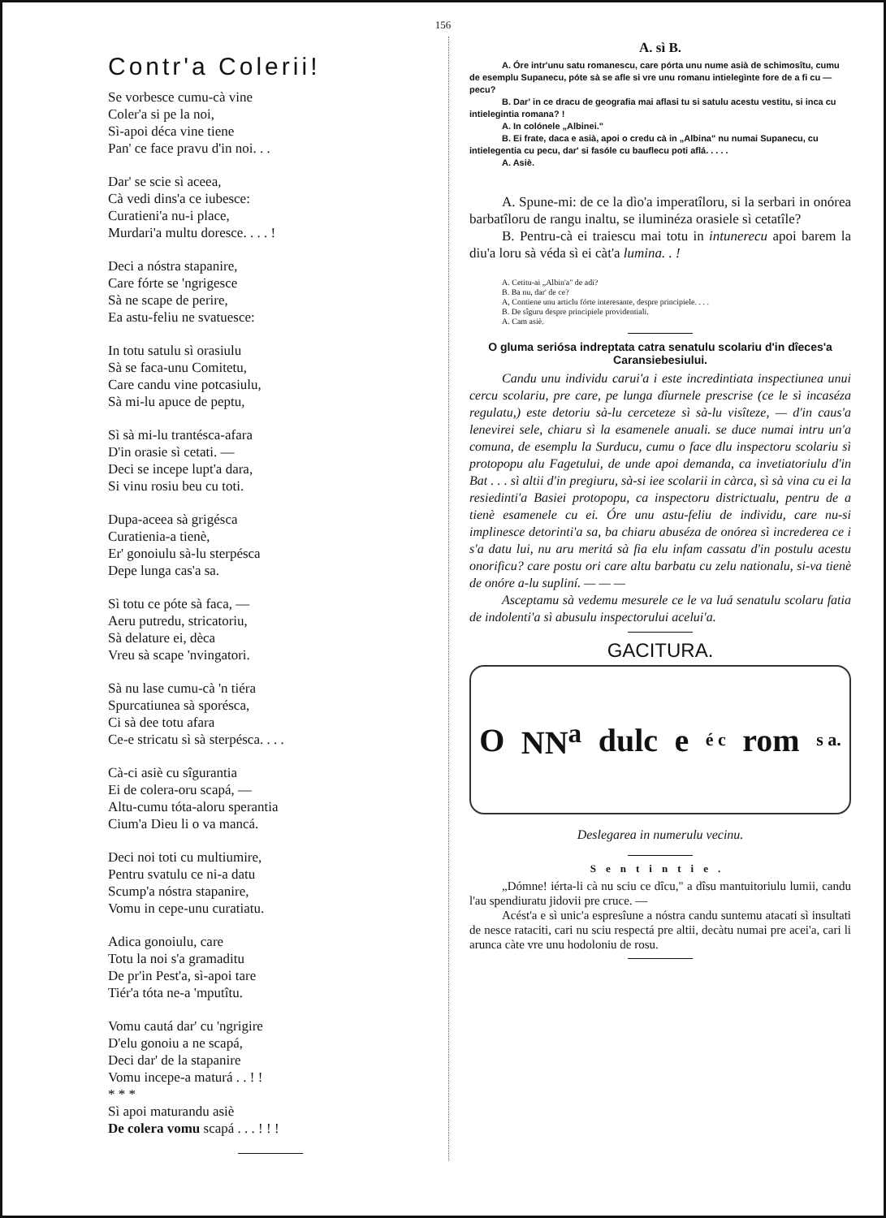156
Contr'a Colerii!
Se vorbesce cumu-cà vine
Coler'a si pe la noi,
Sì-apoi déca vine tiene
Pan' ce face pravu d'in noi. . .
Dar' se scie sì aceea,
Cà vedi dins'a ce iubesce:
Curatieni'a nu-i place,
Murdari'a multu doresce. . . . !
Deci a nóstra stapanire,
Care fórte se 'ngrigesce
Sà ne scape de perire,
Ea astu-feliu ne svatuesce:
In totu satulu sì orasiulu
Sà se faca-unu Comitetu,
Care candu vine potcasiulu,
Sà mi-lu apuce de peptu,
Sì sà mi-lu trantésca-afara
D'in orasie sì cetati. —
Deci se incepe lupt'a dara,
Si vinu rosiu beu cu toti.
Dupa-aceea sà grigésca
Curatienia-a tienè,
Er' gonoiulu sà-lu sterpésca
Depe lunga cas'a sa.
Sì totu ce póte sà faca, —
Aeru putredu, stricatoriu,
Sà delature ei, dèca
Vreu sà scape 'nvingatori.
Sà nu lase cumu-cà 'n tiéra
Spurcatiunea sà sporésca,
Ci sà dee totu afara
Ce-e stricatu sì sà sterpésca. . . .
Cà-ci asiè cu sîgurantia
Ei de colera-oru scapá, —
Altu-cumu tóta-aloru sperantia
Cium'a Dieu li o va mancá.
Deci noi toti cu multiumire,
Pentru svatulu ce ni-a datu
Scump'a nóstra stapanire,
Vomu in cepe-unu curatiatu.
Adica gonoiulu, care
Totu la noi s'a gramaditu
De pr'in Pest'a, sì-apoi tare
Tiér'a tóta ne-a 'mputîtu.
Vomu cautá dar' cu 'ngrigire
D'elu gonoiu a ne scapá,
Deci dar' de la stapanire
Vomu incepe-a maturá . . ! !
* * *
Sì apoi maturandu asiè
De colera vomu scapá . . . ! ! !
A. sì B.
A. Óre intr'unu satu romanescu, care pórta unu nume asià de schimosîtu, cumu de esemplu Supanecu, póte sà se afle si vre unu romanu intielegìnte fore de a fi cu —pecu?
B. Dar' in ce dracu de geografia mai aflasi tu si satulu acestu vestitu, si inca cu intielegintia romana? !
A. In colónele „Albinei."
B. Ei frate, daca e asià, apoi o credu cà in „Albina" nu numai Supanecu, cu intielegentia cu pecu, dar' si fasóle cu bauflecu poti aflá. . . . .
A. Asiè.
A. Spune-mi: de ce la dìo'a imperatîloru, si la serbari in onórea barbatîloru de rangu inaltu, se iluminéza orasiele sì cetatîle?
B. Pentru-cà ei traiescu mai totu in intunerecu apoi barem la diu'a loru sà véda sì ei càt'a lumina. . !
A. Cetitu-ai „Albin'a" de adi?
B. Ba nu, dar' de ce?
A, Contiene unu articlu fórte interesante, despre principiele. . . .
B. De sîguru despre principiele providentiali.
A. Cam asiè.
O gluma seriósa indreptata catra senatulu scolariu d'in dîeces'a Caransiebesiului.
Candu unu individu carui'a i este incredintiata inspectiunea unui cercu scolariu, pre care, pe lunga dîurnele prescrise (ce le sì incaséza regulatu,) este detoriu sà-lu cerceteze sì sà-lu visîteze, — d'in caus'a lenevirei sele, chiaru sì la esamenele anuali. se duce numai intru un'a comuna, de esemplu la Surducu, cumu o face dlu inspectoru scolariu sì protopopu alu Fagetului, de unde apoi demanda, ca invetiatoriulu d'in Bat . . . sì altii d'in pregiuru, sà-si iee scolarii in càrca, sì sà vina cu ei la resiedinti'a Basiei protopopu, ca inspectoru districtualu, pentru de a tienè esamenele cu ei. Óre unu astu-feliu de individu, care nu-si implinesce detorinti'a sa, ba chiaru abuséza de onórea sì increderea ce i s'a datu lui, nu aru meritá sà fia elu infam cassatu d'in postulu acestu onorificu? care postu ori care altu barbatu cu zelu nationalu, si-va tienè de onóre a-lu supliní. — — —
Asceptamu sà vedemu mesurele ce le va luá senatulu scolaru fatia de indolenti'a sì abusulu inspectorului acelui'a.
GACITURA.
O NN<sup>a</sup> dulc e é c rom s a.
Deslegarea in numerulu vecinu.
Sentintie.
„Dómne! iérta-li cà nu sciu ce dîcu," a dîsu mantuitoriulu lumii, candu l'au spendiuratu jidovii pre cruce. —
Acést'a e sì unic'a espresîune a nóstra candu suntemu atacati sì insultati de nesce rataciti, cari nu sciu respectá pre altii, decàtu numai pre acei'a, cari li arunca càte vre unu hodoloniu de rosu.